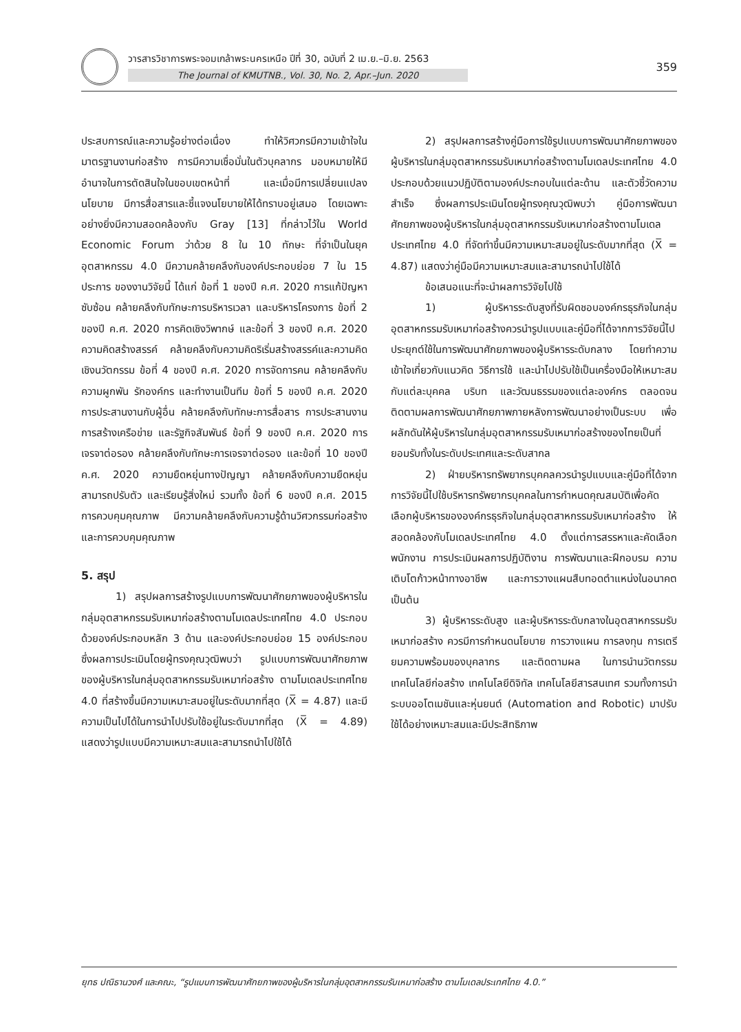วารสารวิชาการพระจอมเกล้าพระนครเหนือ ปีที่ 30, ฉบับที่ 2 เม.ย.–มิ.ย. 2563
The Journal of KMUTNB., Vol. 30, No. 2, Apr.–Jun. 2020
359
ประสบการณ์และความรู้อย่างต่อเนื่อง ทำให้วิศวกรมีความเข้าใจในมาตรฐานงานก่อสร้าง การมีความเชื่อมั่นในตัวบุคลากร มอบหมายให้มีอำนาจในการตัดสินใจในขอบเขตหน้าที่ และเมื่อมีการเปลี่ยนแปลงนโยบาย มีการสื่อสารและชี้แจงนโยบายให้ได้ทราบอยู่เสมอ โดยเฉพาะอย่างยิ่งมีความสอดคล้องกับ Gray [13] ที่กล่าวไว้ใน World Economic Forum ว่าด้วย 8 ใน 10 ทักษะ ที่จำเป็นในยุคอุตสาหกรรม 4.0 มีความคล้ายคลึงกับองค์ประกอบย่อย 7 ใน 15 ประการ ของงานวิจัยนี้ ได้แก่ ข้อที่ 1 ของปี ค.ศ. 2020 การแก้ปัญหาซับซ้อน คล้ายคลึงกับทักษะการบริหารเวลา และบริหารโครงการ ข้อที่ 2 ของปี ค.ศ. 2020 การคิดเชิงวิพากษ์ และข้อที่ 3 ของปี ค.ศ. 2020 ความคิดสร้างสรรค์ คล้ายคลึงกับความคิดริเริ่มสร้างสรรค์และความคิดเชิงนวัตกรรม ข้อที่ 4 ของปี ค.ศ. 2020 การจัดการคน คล้ายคลึงกับความผูกพัน รักองค์กร และทำงานเป็นทีม ข้อที่ 5 ของปี ค.ศ. 2020 การประสานงานกับผู้อื่น คล้ายคลึงกับทักษะการสื่อสาร การประสานงาน การสร้างเครือข่าย และรัฐกิจสัมพันธ์ ข้อที่ 9 ของปี ค.ศ. 2020 การเจรจาต่อรอง คล้ายคลึงกับทักษะการเจรจาต่อรอง และข้อที่ 10 ของปี ค.ศ. 2020 ความยืดหยุ่นทางปัญญา คล้ายคลึงกับความยืดหยุ่น สามารถปรับตัว และเรียนรู้สิ่งใหม่ รวมทั้ง ข้อที่ 6 ของปี ค.ศ. 2015 การควบคุมคุณภาพ มีความคล้ายคลึงกับความรู้ด้านวิศวกรรมก่อสร้าง และการควบคุมคุณภาพ
5. สรุป
1) สรุปผลการสร้างรูปแบบการพัฒนาศักยภาพของผู้บริหารในกลุ่มอุตสาหกรรมรับเหมาก่อสร้างตามโมเดลประเทศไทย 4.0 ประกอบด้วยองค์ประกอบหลัก 3 ด้าน และองค์ประกอบย่อย 15 องค์ประกอบ ซึ่งผลการประเมินโดยผู้ทรงคุณวุฒิพบว่า รูปแบบการพัฒนาศักยภาพของผู้บริหารในกลุ่มอุตสาหกรรมรับเหมาก่อสร้าง ตามโมเดลประเทศไทย 4.0 ที่สร้างขึ้นมีความเหมาะสมอยู่ในระดับมากที่สุด (X̅ = 4.87) และมีความเป็นไปได้ในการนำไปปรับใช้อยู่ในระดับมากที่สุด (X̅ = 4.89) แสดงว่ารูปแบบมีความเหมาะสมและสามารถนำไปใช้ได้
2) สรุปผลการสร้างคู่มือการใช้รูปแบบการพัฒนาศักยภาพของผู้บริหารในกลุ่มอุตสาหกรรมรับเหมาก่อสร้างตามโมเดลประเทศไทย 4.0 ประกอบด้วยแนวปฏิบัติตามองค์ประกอบในแต่ละด้าน และตัวชี้วัดความสำเร็จ ซึ่งผลการประเมินโดยผู้ทรงคุณวุฒิพบว่า คู่มือการพัฒนาศักยภาพของผู้บริหารในกลุ่มอุตสาหกรรมรับเหมาก่อสร้างตามโมเดลประเทศไทย 4.0 ที่จัดทำขึ้นมีความเหมาะสมอยู่ในระดับมากที่สุด (X̅ = 4.87) แสดงว่าคู่มือมีความเหมาะสมและสามารถนำไปใช้ได้
ข้อเสนอแนะที่จะนำผลการวิจัยไปใช้
1) ผู้บริหารระดับสูงที่รับผิดชอบองค์กรธุรกิจในกลุ่มอุตสาหกรรมรับเหมาก่อสร้างควรนำรูปแบบและคู่มือที่ได้จากการวิจัยนี้ไปประยุกต์ใช้ในการพัฒนาศักยภาพของผู้บริหารระดับกลาง โดยทำความเข้าใจเกี่ยวกับแนวคิด วิธีการใช้ และนำไปปรับใช้เป็นเครื่องมือให้เหมาะสมกับแต่ละบุคคล บริบท และวัฒนธรรมของแต่ละองค์กร ตลอดจนติดตามผลการพัฒนาศักยภาพภายหลังการพัฒนาอย่างเป็นระบบ เพื่อผลักดันให้ผู้บริหารในกลุ่มอุตสาหกรรมรับเหมาก่อสร้างของไทยเป็นที่ยอมรับทั้งในระดับประเทศและระดับสากล
2) ฝ่ายบริหารทรัพยากรบุคคลควรนำรูปแบบและคู่มือที่ได้จากการวิจัยนี้ไปใช้บริหารทรัพยากรบุคคลในการกำหนดคุณสมบัติเพื่อคัดเลือกผู้บริหารขององค์กรธุรกิจในกลุ่มอุตสาหกรรมรับเหมาก่อสร้าง ให้สอดคล้องกับโมเดลประเทศไทย 4.0 ตั้งแต่การสรรหาและคัดเลือกพนักงาน การประเมินผลการปฏิบัติงาน การพัฒนาและฝึกอบรม ความเติบโตก้าวหน้าทางอาชีพ และการวางแผนสืบทอดตำแหน่งในอนาคต เป็นต้น
3) ผู้บริหารระดับสูง และผู้บริหารระดับกลางในอุตสาหกรรมรับเหมาก่อสร้าง ควรมีการกำหนดนโยบาย การวางแผน การลงทุน การเตรียมความพร้อมของบุคลากร และติดตามผล ในการนำนวัตกรรม เทคโนโลยีก่อสร้าง เทคโนโลยีดิจิทัล เทคโนโลยีสารสนเทศ รวมทั้งการนำระบบออโตเมชันและหุ่นยนต์ (Automation and Robotic) มาปรับใช้ได้อย่างเหมาะสมและมีประสิทธิภาพ
ยุทธ ปณิธานวงศ์ และคณะ, “รูปแบบการพัฒนาศักยภาพของผู้บริหารในกลุ่มอุตสาหกรรมรับเหมาก่อสร้าง ตามโมเดลประเทศไทย 4.0.”